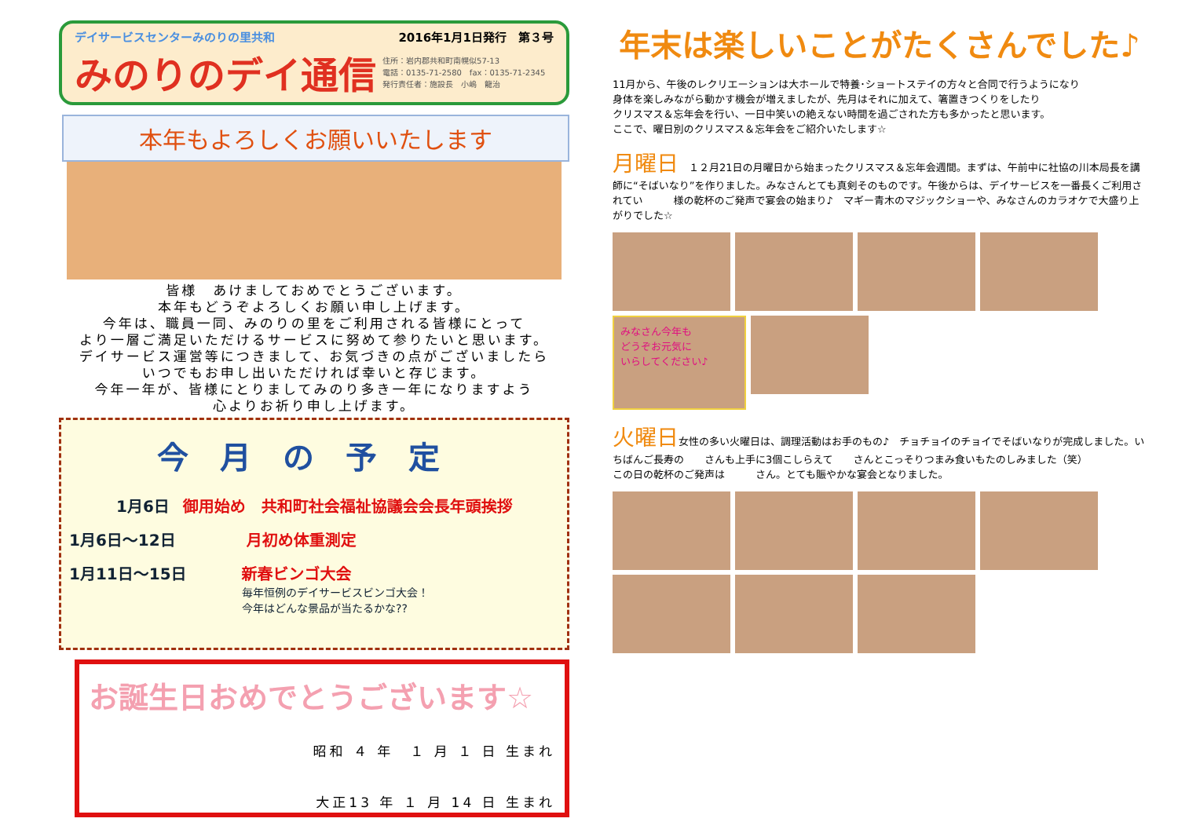デイサービスセンターみのりの里共和 2016年1月1日発行　第３号
みのりのデイ通信
住所：岩内郡共和町南幌似57-13
電話：0135-71-2580　fax：0135-71-2345
発行責任者：施設長　小嶋　龍治
本年もよろしくお願いいたします
皆様　あけましておめでとうございます。
本年もどうぞよろしくお願い申し上げます。
今年は、職員一同、みのりの里をご利用される皆様にとって
より一層ご満足いただけるサービスに努めて参りたいと思います。
デイサービス運営等につきまして、お気づきの点がございましたら
いつでもお申し出いただければ幸いと存じます。
今年一年が、皆様にとりましてみのり多き一年になりますよう
心よりお祈り申し上げます。
今月の予定
　　　1月6日 御用始め　共和町社会福祉協議会会長年頭挨拶
1月6日～12日　　　　月初め体重測定
1月11日～15日　　　新春ビンゴ大会
毎年恒例のデイサービスビンゴ大会！
今年はどんな景品が当たるかな??
お誕生日おめでとうございます☆
昭和 ４ 年　１ 月 １ 日 生まれ
大正13 年 １ 月 14 日 生まれ
年末は楽しいことがたくさんでした♪
11月から、午後のレクリエーションは大ホールで特養･ショートステイの方々と合同で行うようになり
身体を楽しみながら動かす機会が増えましたが、先月はそれに加えて、箸置きつくりをしたり
クリスマス＆忘年会を行い、一日中笑いの絶えない時間を過ごされた方も多かったと思います。
ここで、曜日別のクリスマス＆忘年会をご紹介いたします☆
月曜日　１２月21日の月曜日から始まったクリスマス＆忘年会週間。まずは、午前中に社協の川本局長を講師に“そばいなり”を作りました。みなさんとても真剣そのものです。午後からは、デイサービスを一番長くご利用されてい　　　様の乾杯のご発声で宴会の始まり♪　マギー青木のマジックショーや、みなさんのカラオケで大盛り上がりでした☆
みなさん今年も
どうぞお元気に
いらしてください♪
火曜日女性の多い火曜日は、調理活動はお手のもの♪　チョチョイのチョイでそばいなりが完成しました。いちばんご長寿の　　さんも上手に3個こしらえて　　さんとこっそりつまみ食いもたのしみました（笑）
この日の乾杯のご発声は　　　さん。とても賑やかな宴会となりました。